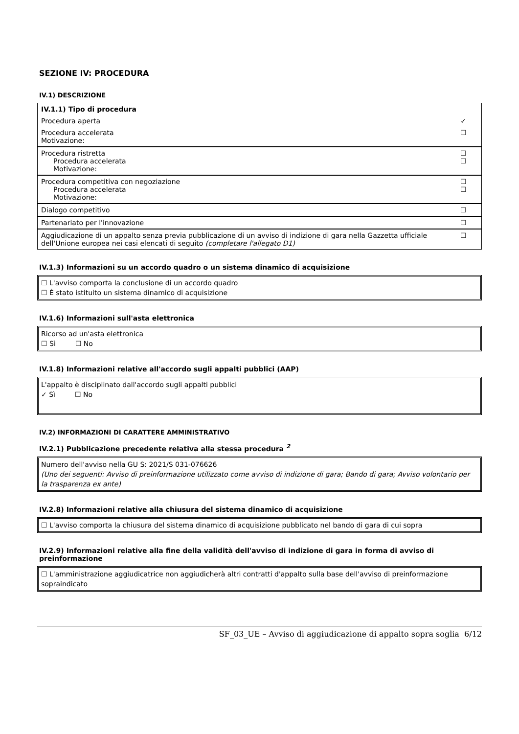SEZIONE IV: PROCEDURA
IV.1) DESCRIZIONE
| IV.1.1) Tipo di procedura | |
| Procedura aperta | ✓ |
| Procedura accelerata Motivazione: | ☐ |
| Procedura ristretta Procedura accelerata Motivazione: | ☐ ☐ |
| Procedura competitiva con negoziazione Procedura accelerata Motivazione: | ☐ ☐ |
| Dialogo competitivo | ☐ |
| Partenariato per l'innovazione | ☐ |
| Aggiudicazione di un appalto senza previa pubblicazione di un avviso di indizione di gara nella Gazzetta ufficiale dell'Unione europea nei casi elencati di seguito (completare l'allegato D1) | ☐ |
IV.1.3) Informazioni su un accordo quadro o un sistema dinamico di acquisizione
☐ L'avviso comporta la conclusione di un accordo quadro
☐ È stato istituito un sistema dinamico di acquisizione
IV.1.6) Informazioni sull'asta elettronica
Ricorso ad un'asta elettronica
☐ Sì ☐ No
IV.1.8) Informazioni relative all'accordo sugli appalti pubblici (AAP)
L'appalto è disciplinato dall'accordo sugli appalti pubblici
✓ Sì ☐ No
IV.2) INFORMAZIONI DI CARATTERE AMMINISTRATIVO
IV.2.1) Pubblicazione precedente relativa alla stessa procedura <sup>2</sup>
Numero dell'avviso nella GU S: 2021/S 031-076626
(Uno dei seguenti: Avviso di preinformazione utilizzato come avviso di indizione di gara; Bando di gara; Avviso volontario per la trasparenza ex ante)
IV.2.8) Informazioni relative alla chiusura del sistema dinamico di acquisizione
☐ L'avviso comporta la chiusura del sistema dinamico di acquisizione pubblicato nel bando di gara di cui sopra
IV.2.9) Informazioni relative alla fine della validità dell'avviso di indizione di gara in forma di avviso di preinformazione
☐ L'amministrazione aggiudicatrice non aggiudicherà altri contratti d'appalto sulla base dell'avviso di preinformazione sopraindicato
SF_03_UE – Avviso di aggiudicazione di appalto sopra soglia 6/12